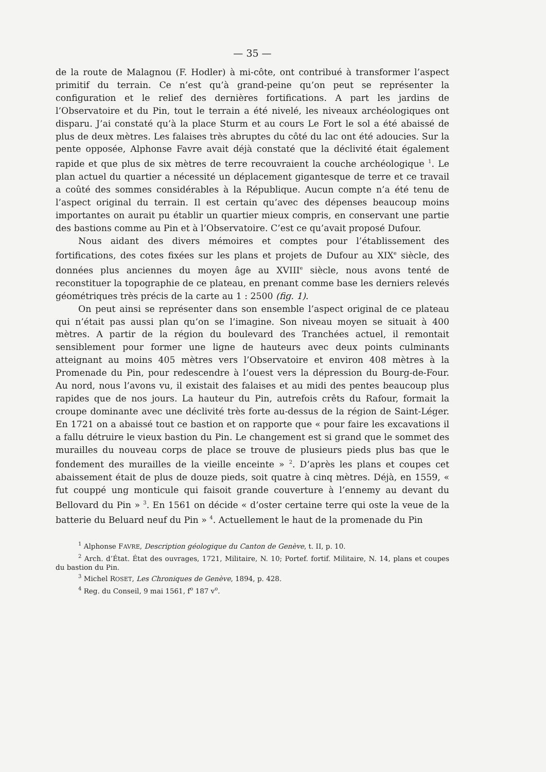— 35 —
de la route de Malagnou (F. Hodler) à mi-côte, ont contribué à transformer l’aspect primitif du terrain. Ce n’est qu’à grand-peine qu’on peut se représenter la configuration et le relief des dernières fortifications. A part les jardins de l’Observatoire et du Pin, tout le terrain a été nivelé, les niveaux archéologiques ont disparu. J’ai constaté qu’à la place Sturm et au cours Le Fort le sol a été abaissé de plus de deux mètres. Les falaises très abruptes du côté du lac ont été adoucies. Sur la pente opposée, Alphonse Favre avait déjà constaté que la déclivité était également rapide et que plus de six mètres de terre recouvraient la couche archéologique <sup>1</sup>. Le plan actuel du quartier a nécessité un déplacement gigantesque de terre et ce travail a coûté des sommes considérables à la République. Aucun compte n’a été tenu de l’aspect original du terrain. Il est certain qu’avec des dépenses beaucoup moins importantes on aurait pu établir un quartier mieux compris, en conservant une partie des bastions comme au Pin et à l’Observatoire. C’est ce qu’avait proposé Dufour.
Nous aidant des divers mémoires et comptes pour l’établissement des fortifications, des cotes fixées sur les plans et projets de Dufour au XIX<sup>e</sup> siècle, des données plus anciennes du moyen âge au XVIII<sup>e</sup> siècle, nous avons tenté de reconstituer la topographie de ce plateau, en prenant comme base les derniers relevés géométriques très précis de la carte au 1 : 2500 (fig. 1).
On peut ainsi se représenter dans son ensemble l’aspect original de ce plateau qui n’était pas aussi plan qu’on se l’imagine. Son niveau moyen se situait à 400 mètres. A partir de la région du boulevard des Tranchées actuel, il remontait sensiblement pour former une ligne de hauteurs avec deux points culminants atteignant au moins 405 mètres vers l’Observatoire et environ 408 mètres à la Promenade du Pin, pour redescendre à l’ouest vers la dépression du Bourg-de-Four. Au nord, nous l’avons vu, il existait des falaises et au midi des pentes beaucoup plus rapides que de nos jours. La hauteur du Pin, autrefois crêts du Rafour, formait la croupe dominante avec une déclivité très forte au-dessus de la région de Saint-Léger. En 1721 on a abaissé tout ce bastion et on rapporte que « pour faire les excavations il a fallu détruire le vieux bastion du Pin. Le changement est si grand que le sommet des murailles du nouveau corps de place se trouve de plusieurs pieds plus bas que le fondement des murailles de la vieille enceinte » <sup>2</sup>. D’après les plans et coupes cet abaissement était de plus de douze pieds, soit quatre à cinq mètres. Déjà, en 1559, « fut couppé ung monticule qui faisoit grande couverture à l’ennemy au devant du Bellovard du Pin » <sup>3</sup>. En 1561 on décide « d’oster certaine terre qui oste la veue de la batterie du Beluard neuf du Pin » <sup>4</sup>. Actuellement le haut de la promenade du Pin
<sup>1</sup> Alphonse FAVRE, Description géologique du Canton de Genève, t. II, p. 10.
<sup>2</sup> Arch. d’État. État des ouvrages, 1721, Militaire, N. 10; Portef. fortif. Militaire, N. 14, plans et coupes du bastion du Pin.
<sup>3</sup> Michel ROSET, Les Chroniques de Genève, 1894, p. 428.
<sup>4</sup> Reg. du Conseil, 9 mai 1561, f<sup>o</sup> 187 v<sup>o</sup>.